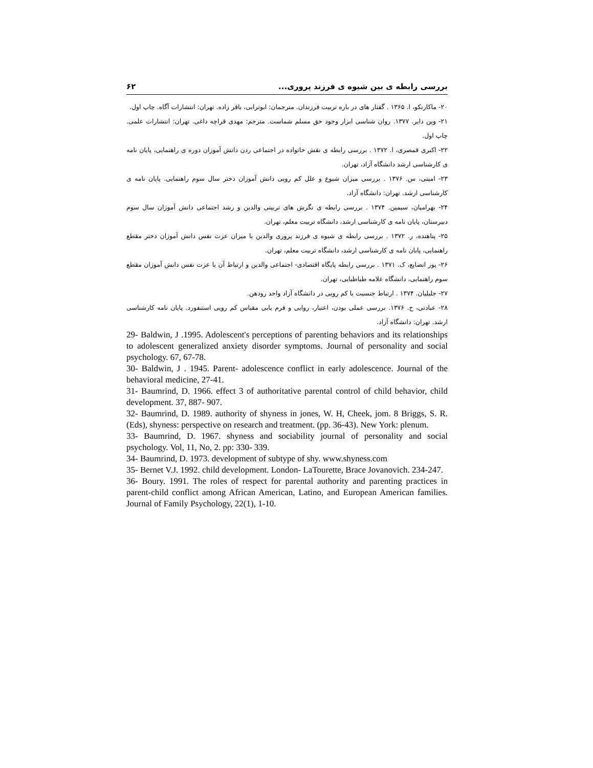بررسی رابطه ی بین شیوه ی فرزند پروری... ۶۲
۲۰- ماکارنکو، ا. ۱۳۶۵ . گفتار های در باره تربیت فرزندان. مترجمان: ابوترابی، باقر زاده. تهران: انتشارات آگاه. چاپ اول.
۲۱- وین دایر. ۱۳۷۷. روان شناسی ابزار وجود حق مسلم شماست. مترجم: مهدی قراچه داغی. تهران: انتشارات علمی. چاپ اول.
۲۲- اکبری قمصری، ا. ۱۳۷۲ . بررسی رابطه ی نقش خانواده در اجتماعی ردن دانش آموزان دوره ی راهنمایی، پایان نامه ی کارشناسی ارشد دانشگاه آزاد، تهران.
۲۳- امینی، س. ۱۳۷۶ . بررسی میزان شیوع و علل کم رویی دانش آموزان دختر سال سوم راهنمایی. پایان نامه ی کارشناسی ارشد. تهران: دانشگاه آزاد.
۲۴- بهرامیان، سیمین. ۱۳۷۴ . بررسی رابطه ی نگرش های تربیتی والدین و رشد اجتماعی دانش آموزان سال سوم دبیرستان، پایان نامه ی کارشناسی ارشد، دانشگاه تربیت معلم، تهران.
۲۵- پناهنده، ر. ۱۳۷۲ . بررسی رابطه ی شیوه ی فرزند پروری والدین با میزان عزت نفس دانش آموزان دختر مقطع راهنمایی، پایان نامه ی کارشناسی ارشد، دانشگاه تربیت معلم، تهران.
۲۶- پور انضایع، ک. ۱۳۷۱ . بررسی رابطه پایگاه اقتصادی- اجتماعی والدین و ارتباط آن با عزت نفس دانش آموزان مقطع سوم راهنمایی، دانشگاه علامه طباطبایی، تهران.
۲۷- جلیلیان. ۱۳۷۴ . ارتباط جنسیت با کم رویی در دانشگاه آزاد واحد رودهن.
۲۸- عبادتی، ح. ۱۳۷۶. بررسی عملی بودن، اعتبار، روایی و فرم یابی مقیاس کم رویی استنفورد. پایان نامه کارشناسی ارشد. تهران: دانشگاه آزاد.
29- Baldwin, J .1995. Adolescent's perceptions of parenting behaviors and its relationships to adolescent generalized anxiety disorder symptoms. Journal of personality and social psychology. 67, 67-78.
30- Baldwin, J . 1945. Parent- adolescence conflict in early adolescence. Journal of the behavioral medicine, 27-41.
31- Baumrind, D. 1966. effect 3 of authoritative parental control of child behavior, child development. 37, 887- 907.
32- Baumrind, D. 1989. authority of shyness in jones, W. H, Cheek, jom. 8 Briggs, S. R. (Eds), shyness: perspective on research and treatment. (pp. 36-43). New York: plenum.
33- Baumrind, D. 1967. shyness and sociability journal of personality and social psychology. Vol, 11, No, 2. pp: 330- 339.
34- Baumrind, D. 1973. development of subtype of shy. www.shyness.com
35- Bernet V.J. 1992. child development. London- LaTourette, Brace Jovanovich. 234-247.
36- Boury. 1991. The roles of respect for parental authority and parenting practices in parent-child conflict among African American, Latino, and European American families. Journal of Family Psychology, 22(1), 1-10.